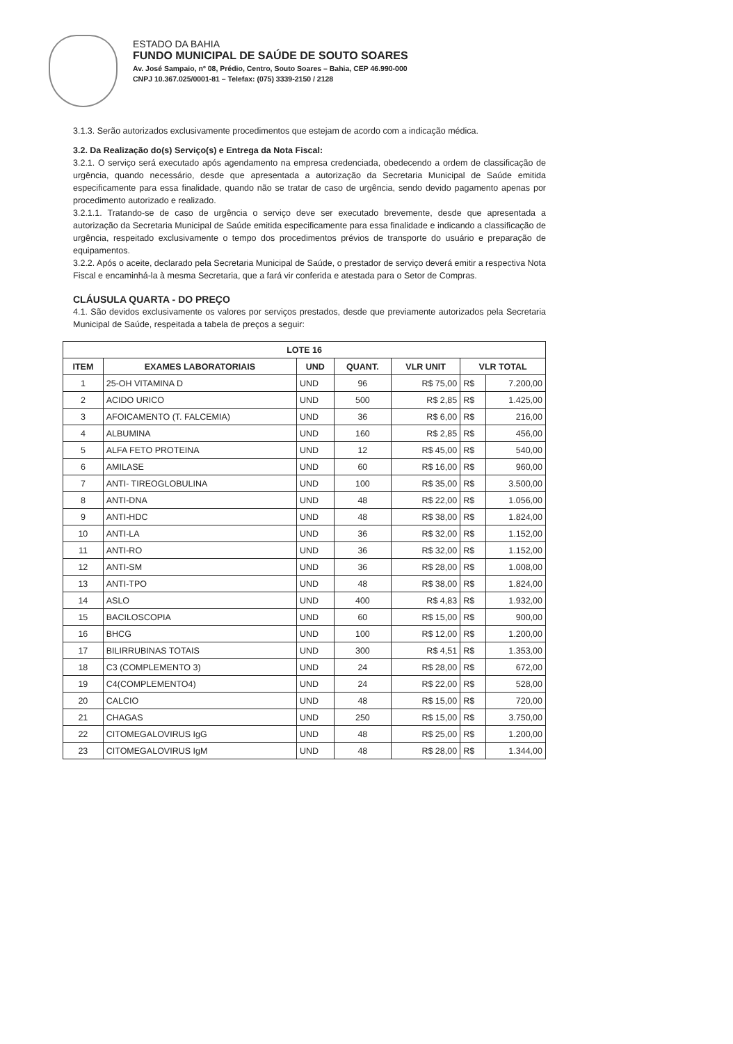ESTADO DA BAHIA
FUNDO MUNICIPAL DE SAÚDE DE SOUTO SOARES
Av. José Sampaio, nº 08, Prédio, Centro, Souto Soares – Bahia, CEP 46.990-000
CNPJ 10.367.025/0001-81 – Telefax: (075) 3339-2150 / 2128
3.1.3. Serão autorizados exclusivamente procedimentos que estejam de acordo com a indicação médica.
3.2. Da Realização do(s) Serviço(s) e Entrega da Nota Fiscal:
3.2.1. O serviço será executado após agendamento na empresa credenciada, obedecendo a ordem de classificação de urgência, quando necessário, desde que apresentada a autorização da Secretaria Municipal de Saúde emitida especificamente para essa finalidade, quando não se tratar de caso de urgência, sendo devido pagamento apenas por procedimento autorizado e realizado.
3.2.1.1. Tratando-se de caso de urgência o serviço deve ser executado brevemente, desde que apresentada a autorização da Secretaria Municipal de Saúde emitida especificamente para essa finalidade e indicando a classificação de urgência, respeitado exclusivamente o tempo dos procedimentos prévios de transporte do usuário e preparação de equipamentos.
3.2.2. Após o aceite, declarado pela Secretaria Municipal de Saúde, o prestador de serviço deverá emitir a respectiva Nota Fiscal e encaminhá-la à mesma Secretaria, que a fará vir conferida e atestada para o Setor de Compras.
CLÁUSULA QUARTA - DO PREÇO
4.1. São devidos exclusivamente os valores por serviços prestados, desde que previamente autorizados pela Secretaria Municipal de Saúde, respeitada a tabela de preços a seguir:
| LOTE 16 | | | | | | |
| --- | --- | --- | --- | --- | --- | --- |
| ITEM | EXAMES LABORATORIAIS | UND | QUANT. | VLR UNIT | VLR TOTAL | |
| 1 | 25-OH VITAMINA D | UND | 96 | R$ 75,00 | R$ | 7.200,00 |
| 2 | ACIDO URICO | UND | 500 | R$ 2,85 | R$ | 1.425,00 |
| 3 | AFOICAMENTO (T. FALCEMIA) | UND | 36 | R$ 6,00 | R$ | 216,00 |
| 4 | ALBUMINA | UND | 160 | R$ 2,85 | R$ | 456,00 |
| 5 | ALFA FETO PROTEINA | UND | 12 | R$ 45,00 | R$ | 540,00 |
| 6 | AMILASE | UND | 60 | R$ 16,00 | R$ | 960,00 |
| 7 | ANTI- TIREOGLOBULINA | UND | 100 | R$ 35,00 | R$ | 3.500,00 |
| 8 | ANTI-DNA | UND | 48 | R$ 22,00 | R$ | 1.056,00 |
| 9 | ANTI-HDC | UND | 48 | R$ 38,00 | R$ | 1.824,00 |
| 10 | ANTI-LA | UND | 36 | R$ 32,00 | R$ | 1.152,00 |
| 11 | ANTI-RO | UND | 36 | R$ 32,00 | R$ | 1.152,00 |
| 12 | ANTI-SM | UND | 36 | R$ 28,00 | R$ | 1.008,00 |
| 13 | ANTI-TPO | UND | 48 | R$ 38,00 | R$ | 1.824,00 |
| 14 | ASLO | UND | 400 | R$ 4,83 | R$ | 1.932,00 |
| 15 | BACILOSCOPIA | UND | 60 | R$ 15,00 | R$ | 900,00 |
| 16 | BHCG | UND | 100 | R$ 12,00 | R$ | 1.200,00 |
| 17 | BILIRRUBINAS TOTAIS | UND | 300 | R$ 4,51 | R$ | 1.353,00 |
| 18 | C3 (COMPLEMENTO 3) | UND | 24 | R$ 28,00 | R$ | 672,00 |
| 19 | C4(COMPLEMENTO4) | UND | 24 | R$ 22,00 | R$ | 528,00 |
| 20 | CALCIO | UND | 48 | R$ 15,00 | R$ | 720,00 |
| 21 | CHAGAS | UND | 250 | R$ 15,00 | R$ | 3.750,00 |
| 22 | CITOMEGALOVIRUS IgG | UND | 48 | R$ 25,00 | R$ | 1.200,00 |
| 23 | CITOMEGALOVIRUS IgM | UND | 48 | R$ 28,00 | R$ | 1.344,00 |